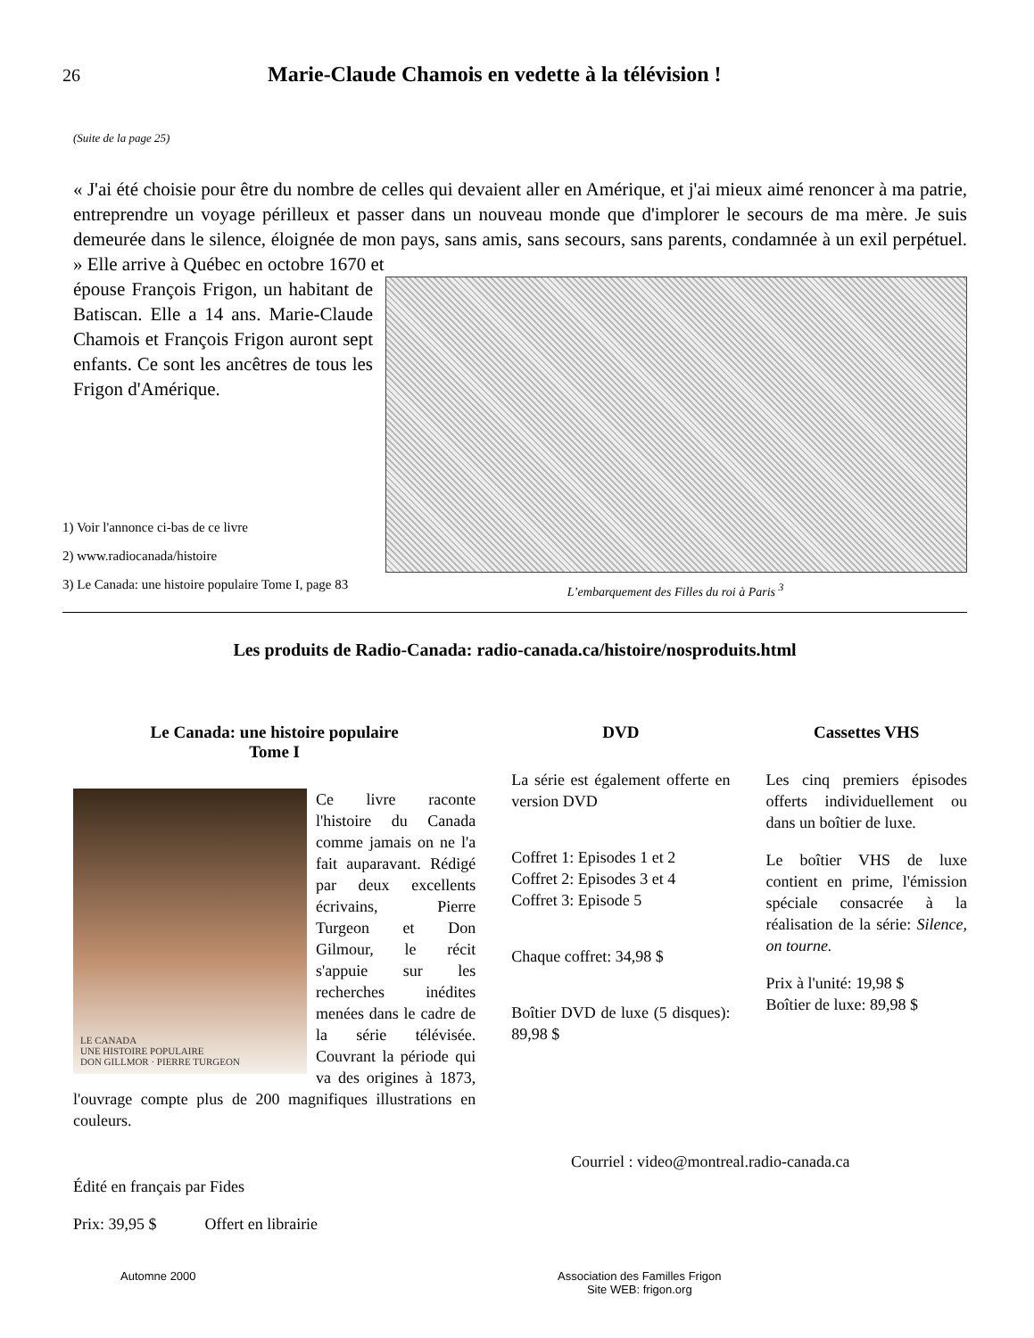26
Marie-Claude Chamois en vedette à la télévision !
(Suite de la page 25)
« J'ai été choisie pour être du nombre de celles qui devaient aller en Amérique, et j'ai mieux aimé renoncer à ma patrie, entreprendre un voyage périlleux et passer dans un nouveau monde que d'implorer le secours de ma mère. Je suis demeurée dans le silence, éloignée de mon pays, sans amis, sans secours, sans parents, condamnée à un exil perpétuel. » Elle arrive à Québec en octobre 1670 et
épouse François Frigon, un habitant de Batiscan. Elle a 14 ans. Marie-Claude Chamois et François Frigon auront sept enfants. Ce sont les ancêtres de tous les Frigon d'Amérique.
1) Voir l'annonce ci-bas de ce livre
2) www.radiocanada/histoire
3) Le Canada: une histoire populaire Tome I, page 83
L’embarquement des Filles du roi à Paris <sup>3</sup>
Les produits de Radio-Canada: radio-canada.ca/histoire/nosproduits.html
Le Canada: une histoire populaire
Tome I
LE CANADA
UNE HISTOIRE POPULAIRE
DON GILLMOR · PIERRE TURGEON
Ce livre raconte l'histoire du Canada comme jamais on ne l'a fait auparavant. Rédigé par deux excellents écrivains, Pierre Turgeon et Don Gilmour, le récit s'appuie sur les recherches inédites menées dans le cadre de la série télévisée. Couvrant la période qui va des origines à 1873, l'ouvrage compte plus de 200 magnifiques illustrations en couleurs.
Édité en français par Fides
Prix: 39,95 $ Offert en librairie
DVD
La série est également offerte en version DVD
Coffret 1: Episodes 1 et 2
Coffret 2: Episodes 3 et 4
Coffret 3: Episode 5
Chaque coffret: 34,98 $
Boîtier DVD de luxe (5 disques): 89,98 $
Cassettes VHS
Les cinq premiers épisodes offerts individuellement ou dans un boîtier de luxe.
Le boîtier VHS de luxe contient en prime, l'émission spéciale consacrée à la réalisation de la série: Silence, on tourne.
Prix à l'unité: 19,98 $
Boîtier de luxe: 89,98 $
Courriel : video@montreal.radio-canada.ca
Automne 2000 Association des Familles Frigon
Site WEB: frigon.org